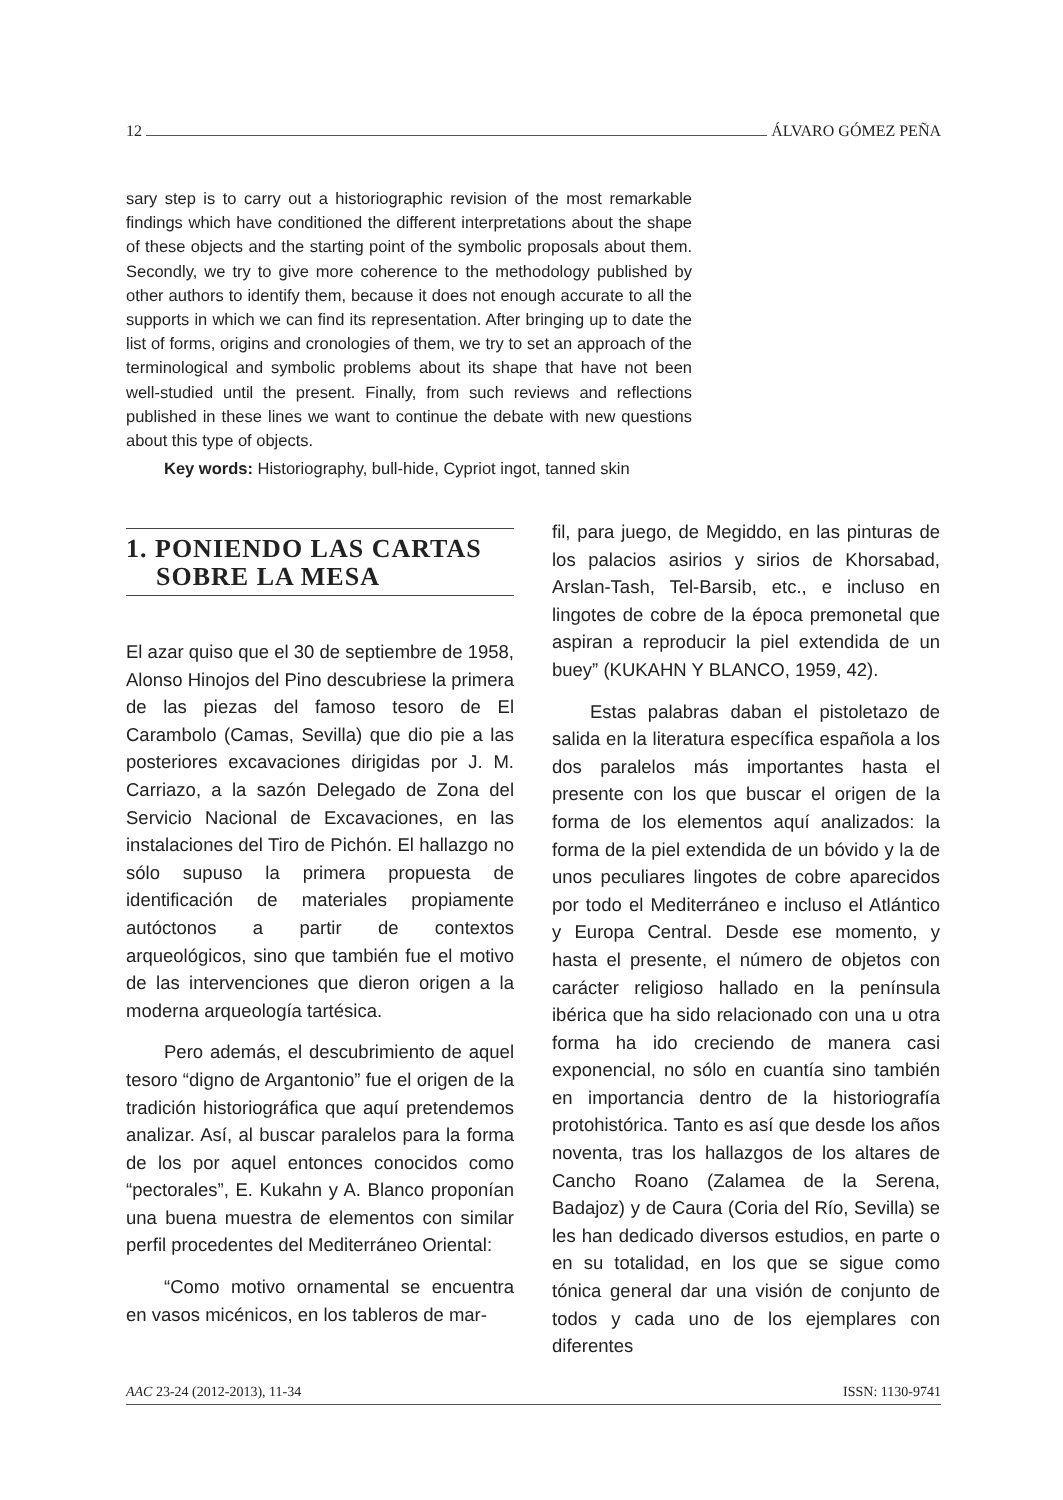12 ÁLVARO GÓMEZ PEÑA
sary step is to carry out a historiographic revision of the most remarkable findings which have conditioned the different interpretations about the shape of these objects and the starting point of the symbolic proposals about them. Secondly, we try to give more coherence to the methodology published by other authors to identify them, because it does not enough accurate to all the supports in which we can find its representation. After bringing up to date the list of forms, origins and cronologies of them, we try to set an approach of the terminological and symbolic problems about its shape that have not been well-studied until the present. Finally, from such reviews and reflections published in these lines we want to continue the debate with new questions about this type of objects.
Key words: Historiography, bull-hide, Cypriot ingot, tanned skin
1. PONIENDO LAS CARTAS
SOBRE LA MESA
El azar quiso que el 30 de septiembre de 1958, Alonso Hinojos del Pino descubriese la primera de las piezas del famoso tesoro de El Carambolo (Camas, Sevilla) que dio pie a las posteriores excavaciones dirigidas por J. M. Carriazo, a la sazón Delegado de Zona del Servicio Nacional de Excavaciones, en las instalaciones del Tiro de Pichón. El hallazgo no sólo supuso la primera propuesta de identificación de materiales propiamente autóctonos a partir de contextos arqueológicos, sino que también fue el motivo de las intervenciones que dieron origen a la moderna arqueología tartésica.
Pero además, el descubrimiento de aquel tesoro “digno de Argantonio” fue el origen de la tradición historiográfica que aquí pretendemos analizar. Así, al buscar paralelos para la forma de los por aquel entonces conocidos como “pectorales”, E. Kukahn y A. Blanco proponían una buena muestra de elementos con similar perfil procedentes del Mediterráneo Oriental:
“Como motivo ornamental se encuentra en vasos micénicos, en los tableros de mar-
fil, para juego, de Megiddo, en las pinturas de los palacios asirios y sirios de Khorsabad, Arslan-Tash, Tel-Barsib, etc., e incluso en lingotes de cobre de la época premonetal que aspiran a reproducir la piel extendida de un buey” (KUKAHN Y BLANCO, 1959, 42).
Estas palabras daban el pistoletazo de salida en la literatura específica española a los dos paralelos más importantes hasta el presente con los que buscar el origen de la forma de los elementos aquí analizados: la forma de la piel extendida de un bóvido y la de unos peculiares lingotes de cobre aparecidos por todo el Mediterráneo e incluso el Atlántico y Europa Central. Desde ese momento, y hasta el presente, el número de objetos con carácter religioso hallado en la península ibérica que ha sido relacionado con una u otra forma ha ido creciendo de manera casi exponencial, no sólo en cuantía sino también en importancia dentro de la historiografía protohistórica. Tanto es así que desde los años noventa, tras los hallazgos de los altares de Cancho Roano (Zalamea de la Serena, Badajoz) y de Caura (Coria del Río, Sevilla) se les han dedicado diversos estudios, en parte o en su totalidad, en los que se sigue como tónica general dar una visión de conjunto de todos y cada uno de los ejemplares con diferentes
AAC 23-24 (2012-2013), 11-34 ISSN: 1130-9741